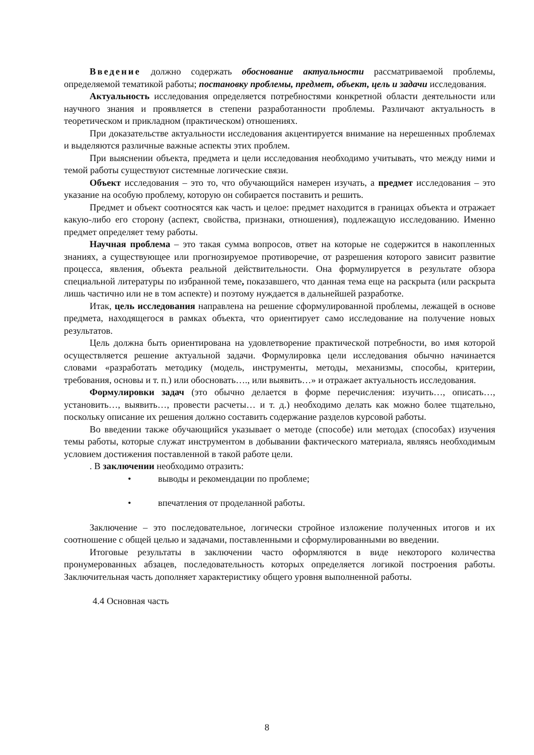Введение должно содержать обоснование актуальности рассматриваемой проблемы, определяемой тематикой работы; постановку проблемы, предмет, объект, цель и задачи исследования.
Актуальность исследования определяется потребностями конкретной области деятельности или научного знания и проявляется в степени разработанности проблемы. Различают актуальность в теоретическом и прикладном (практическом) отношениях.
При доказательстве актуальности исследования акцентируется внимание на нерешенных проблемах и выделяются различные важные аспекты этих проблем.
При выяснении объекта, предмета и цели исследования необходимо учитывать, что между ними и темой работы существуют системные логические связи.
Объект исследования – это то, что обучающийся намерен изучать, а предмет исследования – это указание на особую проблему, которую он собирается поставить и решить.
Предмет и объект соотносятся как часть и целое: предмет находится в границах объекта и отражает какую-либо его сторону (аспект, свойства, признаки, отношения), подлежащую исследованию. Именно предмет определяет тему работы.
Научная проблема – это такая сумма вопросов, ответ на которые не содержится в накопленных знаниях, а существующее или прогнозируемое противоречие, от разрешения которого зависит развитие процесса, явления, объекта реальной действительности. Она формулируется в результате обзора специальной литературы по избранной теме, показавшего, что данная тема еще на раскрыта (или раскрыта лишь частично или не в том аспекте) и поэтому нуждается в дальнейшей разработке.
Итак, цель исследования направлена на решение сформулированной проблемы, лежащей в основе предмета, находящегося в рамках объекта, что ориентирует само исследование на получение новых результатов.
Цель должна быть ориентирована на удовлетворение практической потребности, во имя которой осуществляется решение актуальной задачи. Формулировка цели исследования обычно начинается словами «разработать методику (модель, инструменты, методы, механизмы, способы, критерии, требования, основы и т. п.) или обосновать…., или выявить…» и отражает актуальность исследования.
Формулировки задач (это обычно делается в форме перечисления: изучить…, описать…, установить…, выявить…, провести расчеты… и т. д.) необходимо делать как можно более тщательно, поскольку описание их решения должно составить содержание разделов курсовой работы.
Во введении также обучающийся указывает о методе (способе) или методах (способах) изучения темы работы, которые служат инструментом в добывании фактического материала, являясь необходимым условием достижения поставленной в такой работе цели.
. В заключении необходимо отразить:
• выводы и рекомендации по проблеме;
• впечатления от проделанной работы.
Заключение – это последовательное, логически стройное изложение полученных итогов и их соотношение с общей целью и задачами, поставленными и сформулированными во введении.
Итоговые результаты в заключении часто оформляются в виде некоторого количества пронумерованных абзацев, последовательность которых определяется логикой построения работы. Заключительная часть дополняет характеристику общего уровня выполненной работы.
4.4 Основная часть
8